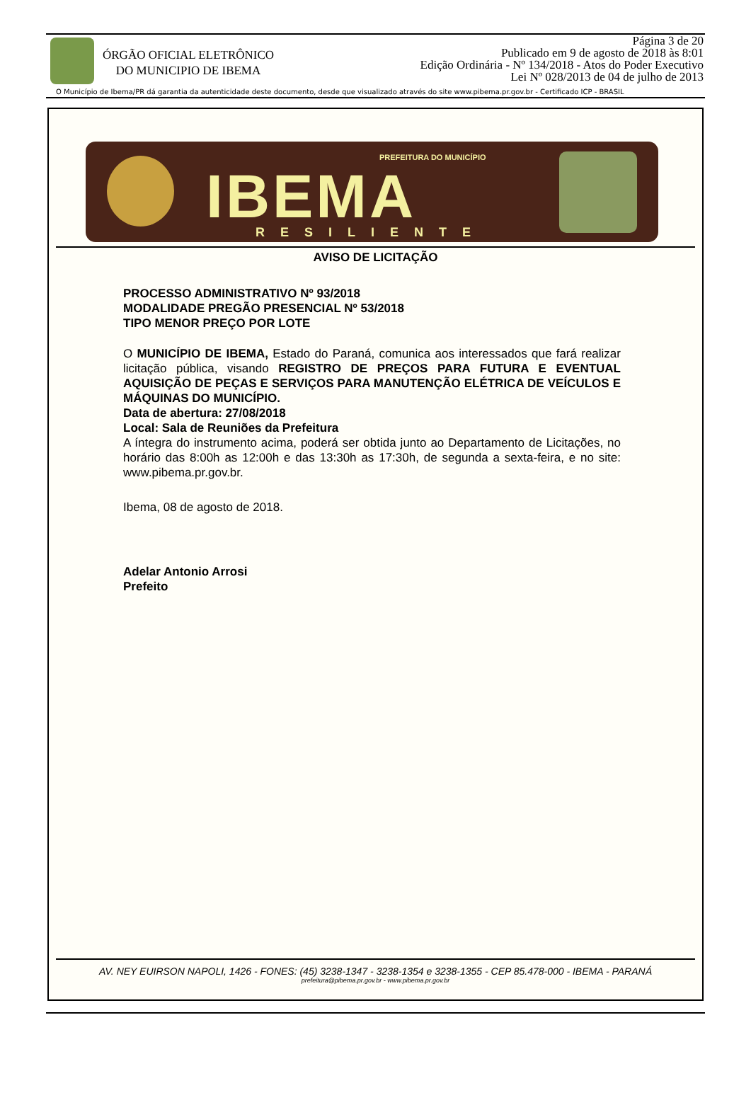ÓRGÃO OFICIAL ELETRÔNICO
DO MUNICIPIO DE IBEMA
Página 3 de 20
Publicado em 9 de agosto de 2018 às 8:01
Edição Ordinária - Nº 134/2018 - Atos do Poder Executivo
Lei Nº 028/2013 de 04 de julho de 2013
O Município de Ibema/PR dá garantia da autenticidade deste documento, desde que visualizado através do site www.pibema.pr.gov.br - Certificado ICP - BRASIL
PREFEITURA DO MUNICÍPIO
IBEMA RESILIENTE
AVISO DE LICITAÇÃO
PROCESSO ADMINISTRATIVO Nº 93/2018
MODALIDADE PREGÃO PRESENCIAL Nº 53/2018
TIPO MENOR PREÇO POR LOTE
O MUNICÍPIO DE IBEMA, Estado do Paraná, comunica aos interessados que fará realizar licitação pública, visando REGISTRO DE PREÇOS PARA FUTURA E EVENTUAL AQUISIÇÃO DE PEÇAS E SERVIÇOS PARA MANUTENÇÃO ELÉTRICA DE VEÍCULOS E MÁQUINAS DO MUNICÍPIO.
Data de abertura: 27/08/2018
Local: Sala de Reuniões da Prefeitura
A íntegra do instrumento acima, poderá ser obtida junto ao Departamento de Licitações, no horário das 8:00h as 12:00h e das 13:30h as 17:30h, de segunda a sexta-feira, e no site: www.pibema.pr.gov.br.
Ibema, 08 de agosto de 2018.
Adelar Antonio Arrosi
Prefeito
AV. NEY EUIRSON NAPOLI, 1426 - FONES: (45) 3238-1347 - 3238-1354 e 3238-1355 - CEP 85.478-000 - IBEMA - PARANÁ
prefeitura@pibema.pr.gov.br - www.pibema.pr.gov.br